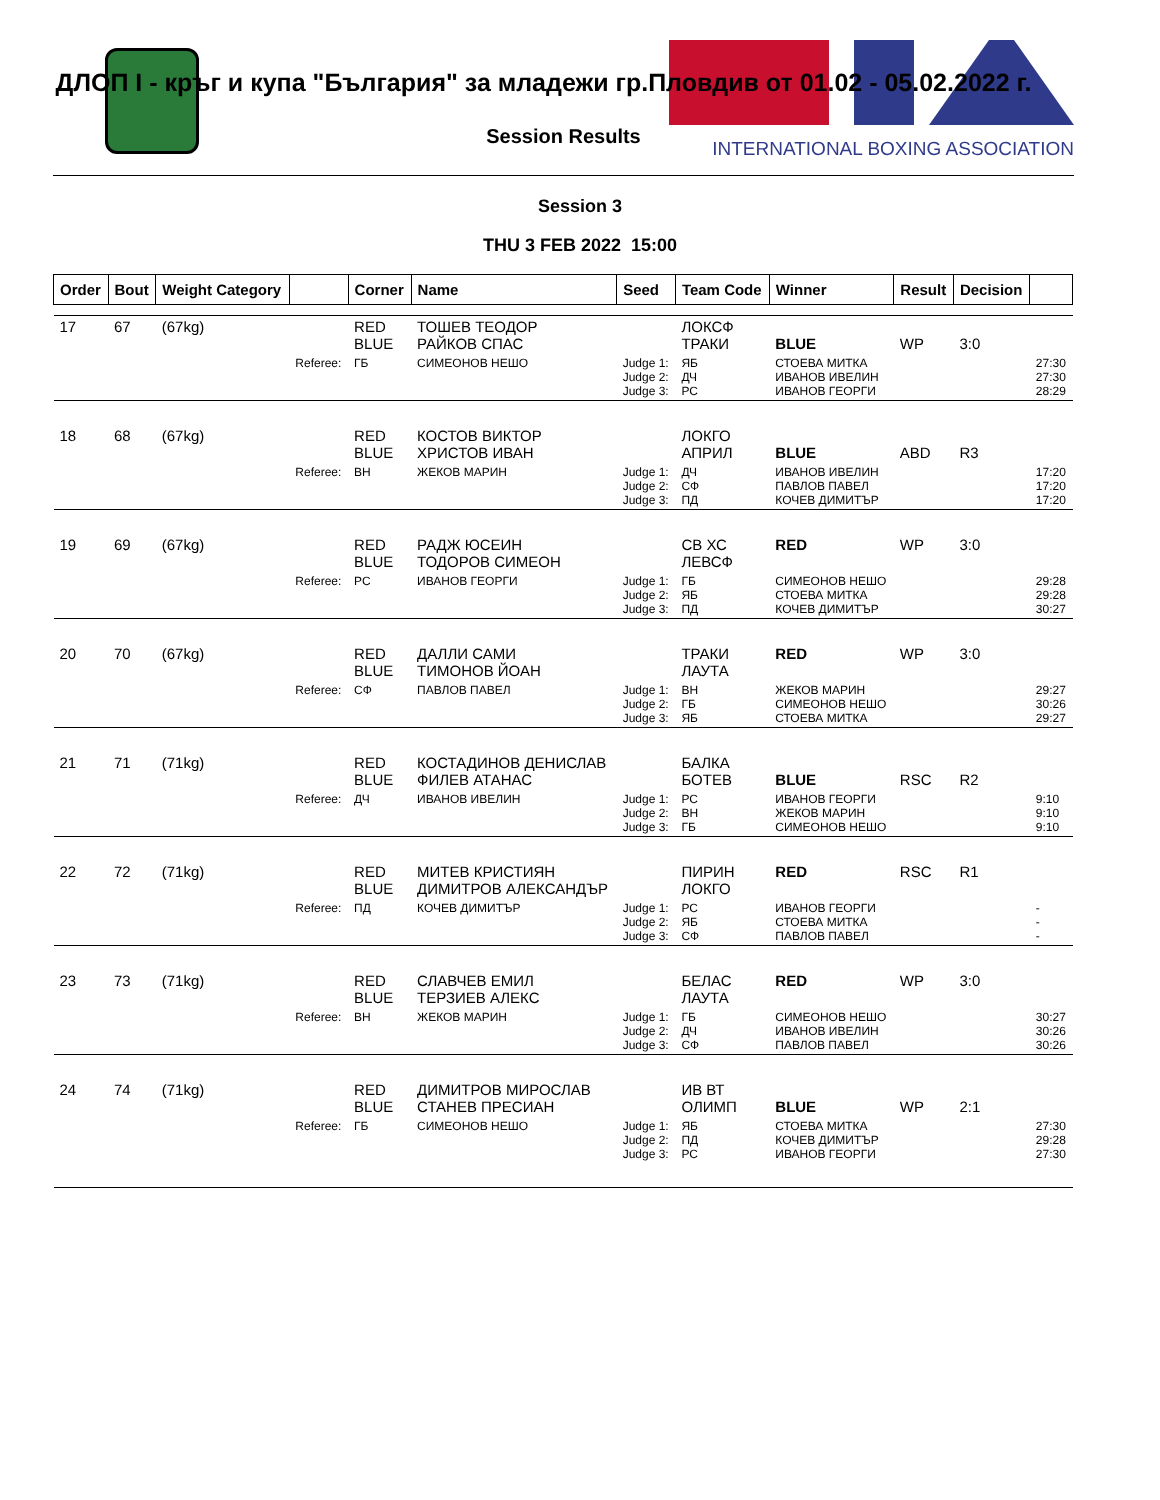INTERNATIONAL BOXING ASSOCIATION
ДЛОП I - кръг и купа "България" за младежи гр.Пловдив от 01.02 - 05.02.2022 г.
Session Results
Session 3
THU 3 FEB 2022 15:00
| Order | Bout | Weight Category | | Corner | Name | Seed | Team Code | Winner | Result | Decision | |
| --- | --- | --- | --- | --- | --- | --- | --- | --- | --- | --- | --- |
| 17 | 67 | (67kg) | | RED BLUE | ТОШЕВ ТЕОДОР РАЙКОВ СПАС | | ЛОКСФ ТРАКИ | BLUE | WP | 3:0 | |
| | | | Referee: | ГБ | СИМЕОНОВ НЕШО | Judge 1: Judge 2: Judge 3: | ЯБ ДЧ РС | СТОЕВА МИТКА ИВАНОВ ИВЕЛИН ИВАНОВ ГЕОРГИ | | | 27:30 27:30 28:29 |
| 18 | 68 | (67kg) | | RED BLUE | КОСТОВ ВИКТОР ХРИСТОВ ИВАН | | ЛОКГО АПРИЛ | BLUE | ABD | R3 | |
| | | | Referee: | ВН | ЖЕКОВ МАРИН | Judge 1: Judge 2: Judge 3: | ДЧ СФ ПД | ИВАНОВ ИВЕЛИН ПАВЛОВ ПАВЕЛ КОЧЕВ ДИМИТЪР | | | 17:20 17:20 17:20 |
| 19 | 69 | (67kg) | | RED BLUE | РАДЖ ЮСЕИН ТОДОРОВ СИМЕОН | | СВ ХС ЛЕВСФ | RED | WP | 3:0 | |
| | | | Referee: | РС | ИВАНОВ ГЕОРГИ | Judge 1: Judge 2: Judge 3: | ГБ ЯБ ПД | СИМЕОНОВ НЕШО СТОЕВА МИТКА КОЧЕВ ДИМИТЪР | | | 29:28 29:28 30:27 |
| 20 | 70 | (67kg) | | RED BLUE | ДАЛЛИ САМИ ТИМОНОВ ЙОАН | | ТРАКИ ЛАУТА | RED | WP | 3:0 | |
| | | | Referee: | СФ | ПАВЛОВ ПАВЕЛ | Judge 1: Judge 2: Judge 3: | ВН ГБ ЯБ | ЖЕКОВ МАРИН СИМЕОНОВ НЕШО СТОЕВА МИТКА | | | 29:27 30:26 29:27 |
| 21 | 71 | (71kg) | | RED BLUE | КОСТАДИНОВ ДЕНИСЛАВ ФИЛЕВ АТАНАС | | БАЛКА БОТЕВ | BLUE | RSC | R2 | |
| | | | Referee: | ДЧ | ИВАНОВ ИВЕЛИН | Judge 1: Judge 2: Judge 3: | РС ВН ГБ | ИВАНОВ ГЕОРГИ ЖЕКОВ МАРИН СИМЕОНОВ НЕШО | | | 9:10 9:10 9:10 |
| 22 | 72 | (71kg) | | RED BLUE | МИТЕВ КРИСТИЯН ДИМИТРОВ АЛЕКСАНДЪР | | ПИРИН ЛОКГО | RED | RSC | R1 | |
| | | | Referee: | ПД | КОЧЕВ ДИМИТЪР | Judge 1: Judge 2: Judge 3: | РС ЯБ СФ | ИВАНОВ ГЕОРГИ СТОЕВА МИТКА ПАВЛОВ ПАВЕЛ | | | - - - |
| 23 | 73 | (71kg) | | RED BLUE | СЛАВЧЕВ ЕМИЛ ТЕРЗИЕВ АЛЕКС | | БЕЛАС ЛАУТА | RED | WP | 3:0 | |
| | | | Referee: | ВН | ЖЕКОВ МАРИН | Judge 1: Judge 2: Judge 3: | ГБ ДЧ СФ | СИМЕОНОВ НЕШО ИВАНОВ ИВЕЛИН ПАВЛОВ ПАВЕЛ | | | 30:27 30:26 30:26 |
| 24 | 74 | (71kg) | | RED BLUE | ДИМИТРОВ МИРОСЛАВ СТАНЕВ ПРЕСИАН | | ИВ ВТ ОЛИМП | BLUE | WP | 2:1 | |
| | | | Referee: | ГБ | СИМЕОНОВ НЕШО | Judge 1: Judge 2: Judge 3: | ЯБ ПД РС | СТОЕВА МИТКА КОЧЕВ ДИМИТЪР ИВАНОВ ГЕОРГИ | | | 27:30 29:28 27:30 |